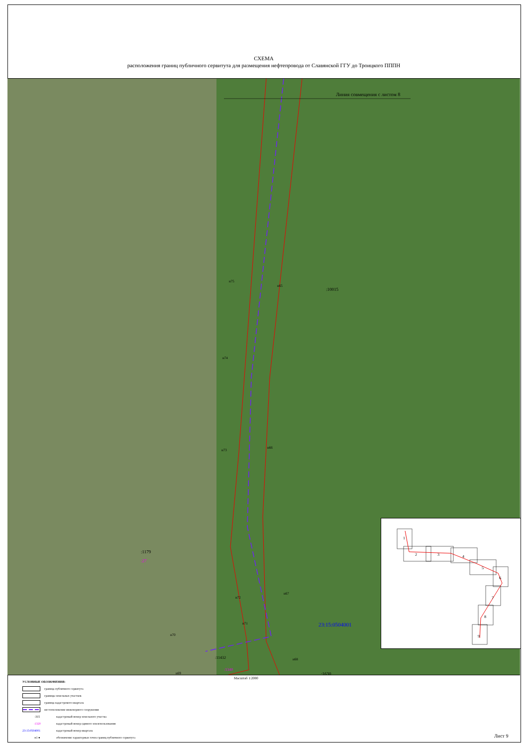СХЕМА
расположения границ публичного сервитута для размещения нефтепровода от Славянской ГГУ до Троицкого ПППН
Линия совмещения с листом 8
н75
н65
:10015
н74
н73
н66
:1179
:27
н72
н67
н71 23:15:0504001
н70
н68
н69 :1630
:11432
:1340
1
2 3 4
5
6
7
8
9
Масштаб 1:2000
УСЛОВНЫЕ ОБОЗНАЧЕНИЯ:
граница публичного сервитута
границы земельных участков
граница кадастрового квартала
местоположение инженерного сооружения
:315 кадастровый номер земельного участка
:1320 кадастровый номер единого землепользования
23:15:0504001 кадастровый номер квартала
н1 ● обозначение характерных точек границ публичного сервитута
Лист 9